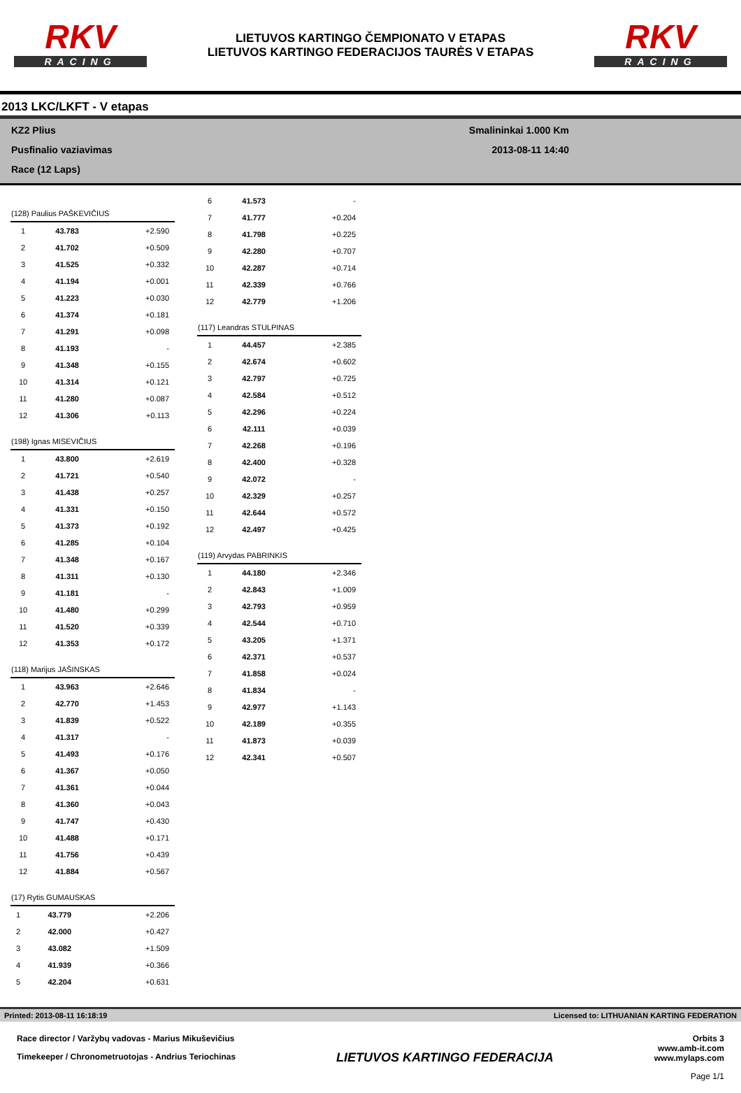RKV
RACING
LIETUVOS KARTINGO ČEMPIONATO V ETAPAS
LIETUVOS KARTINGO FEDERACIJOS TAURĖS V ETAPAS
RKV
RACING
2013 LKC/LKFT - V etapas
KZ2 Plius
Pusfinalio vaziavimas
Race (12 Laps)
Smalininkai 1.000 Km
2013-08-11 14:40
| (128) Paulius PAŠKEVIČIUS | | |
| --- | --- | --- |
| 1 | 43.783 | +2.590 |
| 2 | 41.702 | +0.509 |
| 3 | 41.525 | +0.332 |
| 4 | 41.194 | +0.001 |
| 5 | 41.223 | +0.030 |
| 6 | 41.374 | +0.181 |
| 7 | 41.291 | +0.098 |
| 8 | 41.193 | - |
| 9 | 41.348 | +0.155 |
| 10 | 41.314 | +0.121 |
| 11 | 41.280 | +0.087 |
| 12 | 41.306 | +0.113 |
| (198) Ignas MISEVIČIUS | | |
| --- | --- | --- |
| 1 | 43.800 | +2.619 |
| 2 | 41.721 | +0.540 |
| 3 | 41.438 | +0.257 |
| 4 | 41.331 | +0.150 |
| 5 | 41.373 | +0.192 |
| 6 | 41.285 | +0.104 |
| 7 | 41.348 | +0.167 |
| 8 | 41.311 | +0.130 |
| 9 | 41.181 | - |
| 10 | 41.480 | +0.299 |
| 11 | 41.520 | +0.339 |
| 12 | 41.353 | +0.172 |
| (118) Marijus JAŠINSKAS | | |
| --- | --- | --- |
| 1 | 43.963 | +2.646 |
| 2 | 42.770 | +1.453 |
| 3 | 41.839 | +0.522 |
| 4 | 41.317 | - |
| 5 | 41.493 | +0.176 |
| 6 | 41.367 | +0.050 |
| 7 | 41.361 | +0.044 |
| 8 | 41.360 | +0.043 |
| 9 | 41.747 | +0.430 |
| 10 | 41.488 | +0.171 |
| 11 | 41.756 | +0.439 |
| 12 | 41.884 | +0.567 |
| (17) Rytis GUMAUSKAS | | |
| --- | --- | --- |
| 1 | 43.779 | +2.206 |
| 2 | 42.000 | +0.427 |
| 3 | 43.082 | +1.509 |
| 4 | 41.939 | +0.366 |
| 5 | 42.204 | +0.631 |
| 6 | 41.573 | - |
| 7 | 41.777 | +0.204 |
| 8 | 41.798 | +0.225 |
| 9 | 42.280 | +0.707 |
| 10 | 42.287 | +0.714 |
| 11 | 42.339 | +0.766 |
| 12 | 42.779 | +1.206 |
| (117) Leandras STULPINAS | | |
| --- | --- | --- |
| 1 | 44.457 | +2.385 |
| 2 | 42.674 | +0.602 |
| 3 | 42.797 | +0.725 |
| 4 | 42.584 | +0.512 |
| 5 | 42.296 | +0.224 |
| 6 | 42.111 | +0.039 |
| 7 | 42.268 | +0.196 |
| 8 | 42.400 | +0.328 |
| 9 | 42.072 | - |
| 10 | 42.329 | +0.257 |
| 11 | 42.644 | +0.572 |
| 12 | 42.497 | +0.425 |
| (119) Arvydas PABRINKIS | | |
| --- | --- | --- |
| 1 | 44.180 | +2.346 |
| 2 | 42.843 | +1.009 |
| 3 | 42.793 | +0.959 |
| 4 | 42.544 | +0.710 |
| 5 | 43.205 | +1.371 |
| 6 | 42.371 | +0.537 |
| 7 | 41.858 | +0.024 |
| 8 | 41.834 | - |
| 9 | 42.977 | +1.143 |
| 10 | 42.189 | +0.355 |
| 11 | 41.873 | +0.039 |
| 12 | 42.341 | +0.507 |
Printed: 2013-08-11 16:18:19 Licensed to: LITHUANIAN KARTING FEDERATION
Race director / Varžybų vadovas - Marius Mikuševičius
Timekeeper / Chronometruotojas - Andrius Teriochinas
LIETUVOS KARTINGO FEDERACIJA
Orbits 3
www.amb-it.com
www.mylaps.com
Page 1/1